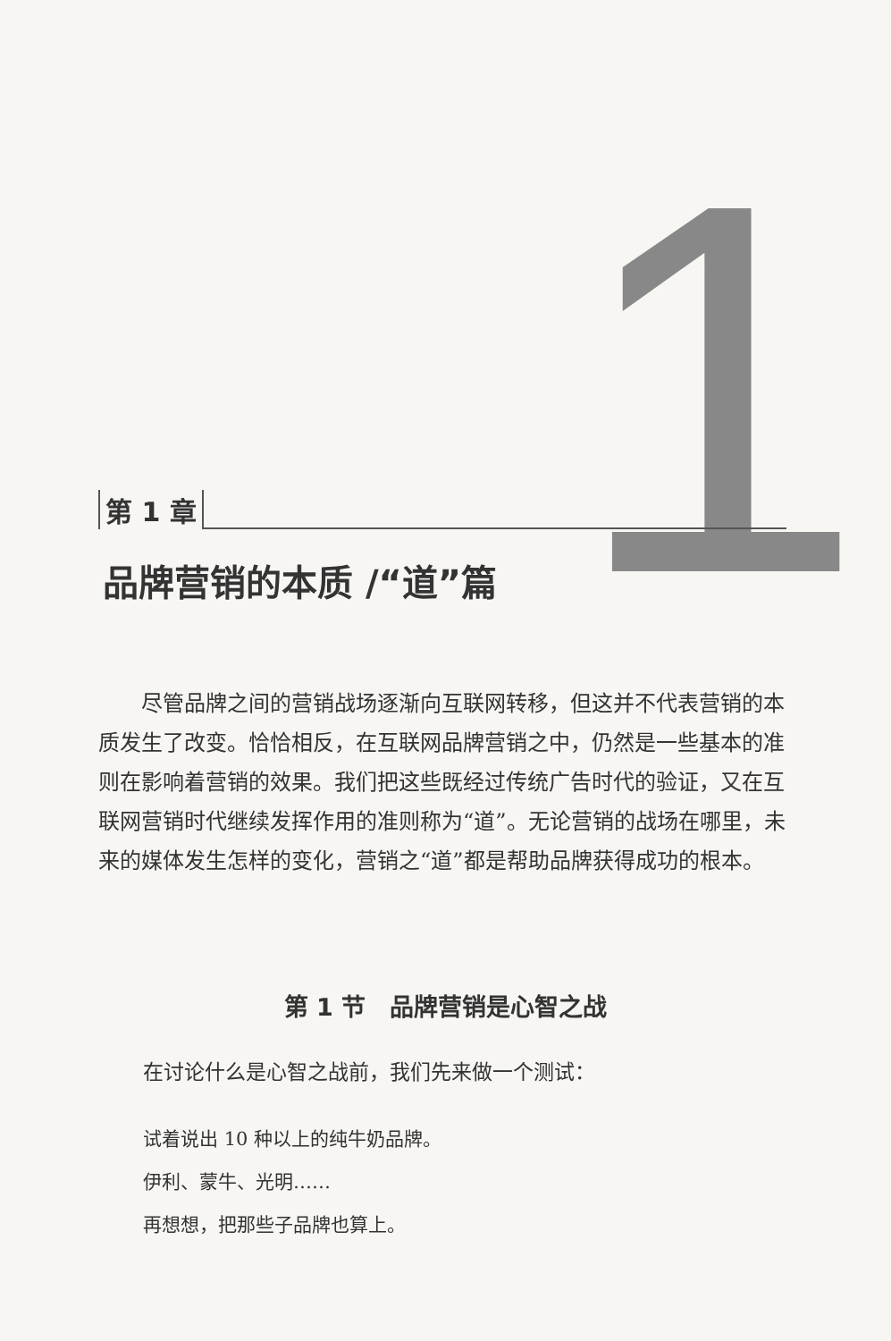1
第 1 章
品牌营销的本质 /“道”篇
尽管品牌之间的营销战场逐渐向互联网转移，但这并不代表营销的本质发生了改变。恰恰相反，在互联网品牌营销之中，仍然是一些基本的准则在影响着营销的效果。我们把这些既经过传统广告时代的验证，又在互联网营销时代继续发挥作用的准则称为“道”。无论营销的战场在哪里，未来的媒体发生怎样的变化，营销之“道”都是帮助品牌获得成功的根本。
第 1 节　品牌营销是心智之战
在讨论什么是心智之战前，我们先来做一个测试：
试着说出 10 种以上的纯牛奶品牌。
伊利、蒙牛、光明……
再想想，把那些子品牌也算上。